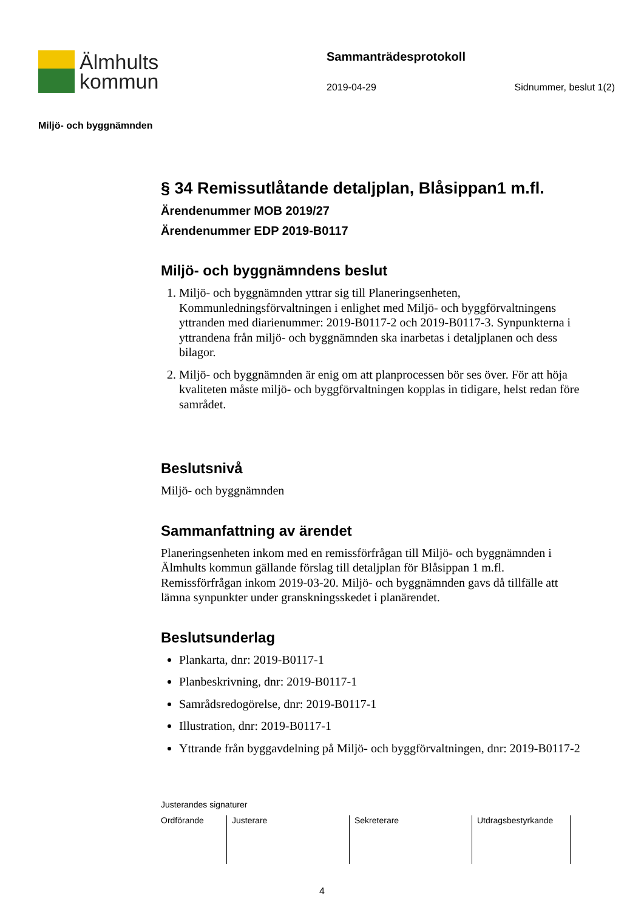Älmhults
kommun
Sammanträdesprotokoll
2019-04-29 Sidnummer, beslut 1(2)
Miljö- och byggnämnden
§ 34 Remissutlåtande detaljplan, Blåsippan1 m.fl.
Ärendenummer MOB 2019/27
Ärendenummer EDP 2019-B0117
Miljö- och byggnämndens beslut
1. Miljö- och byggnämnden yttrar sig till Planeringsenheten, Kommunledningsförvaltningen i enlighet med Miljö- och byggförvaltningens yttranden med diarienummer: 2019-B0117-2 och 2019-B0117-3. Synpunkterna i yttrandena från miljö- och byggnämnden ska inarbetas i detaljplanen och dess bilagor.
2. Miljö- och byggnämnden är enig om att planprocessen bör ses över. För att höja kvaliteten måste miljö- och byggförvaltningen kopplas in tidigare, helst redan före samrådet.
Beslutsnivå
Miljö- och byggnämnden
Sammanfattning av ärendet
Planeringsenheten inkom med en remissförfrågan till Miljö- och byggnämnden i Älmhults kommun gällande förslag till detaljplan för Blåsippan 1 m.fl. Remissförfrågan inkom 2019-03-20. Miljö- och byggnämnden gavs då tillfälle att lämna synpunkter under granskningsskedet i planärendet.
Beslutsunderlag
Plankarta, dnr: 2019-B0117-1
Planbeskrivning, dnr: 2019-B0117-1
Samrådsredogörelse, dnr: 2019-B0117-1
Illustration, dnr: 2019-B0117-1
Yttrande från byggavdelning på Miljö- och byggförvaltningen, dnr: 2019-B0117-2
Justerandes signaturer
| Ordförande | Justerare | Sekreterare | Utdragsbestyrkande |
4